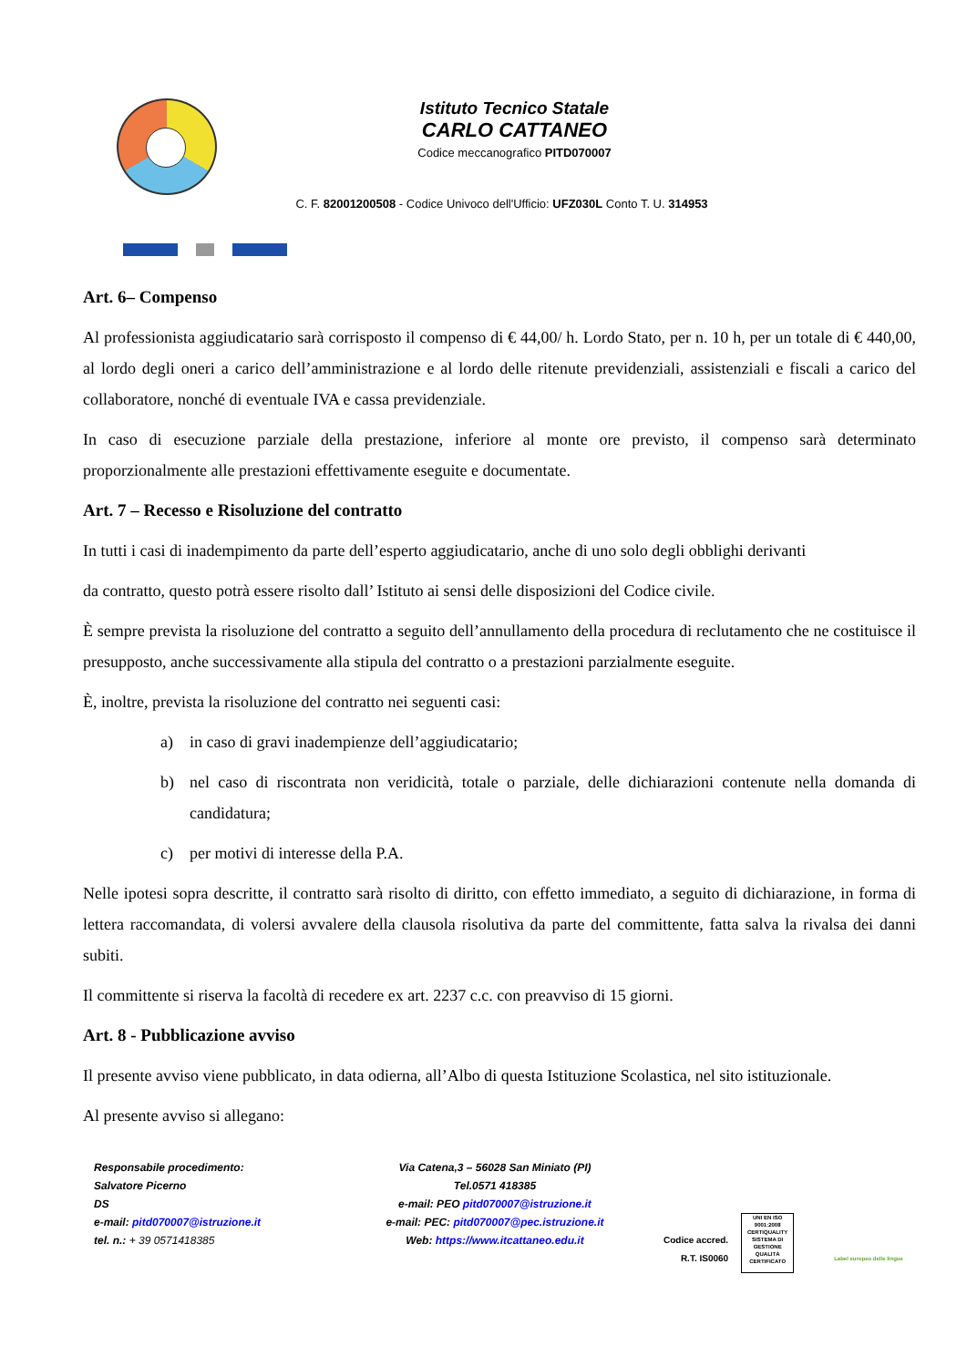Istituto Tecnico Statale
CARLO CATTANEO
Codice meccanografico PITD070007
C. F. 82001200508 - Codice Univoco dell'Ufficio: UFZ030L Conto T. U. 314953
Art. 6– Compenso
Al professionista aggiudicatario sarà corrisposto il compenso di € 44,00/ h. Lordo Stato, per n. 10 h, per un totale di € 440,00, al lordo degli oneri a carico dell’amministrazione e al lordo delle ritenute previdenziali, assistenziali e fiscali a carico del collaboratore, nonché di eventuale IVA e cassa previdenziale.
In caso di esecuzione parziale della prestazione, inferiore al monte ore previsto, il compenso sarà determinato proporzionalmente alle prestazioni effettivamente eseguite e documentate.
Art. 7 – Recesso e Risoluzione del contratto
In tutti i casi di inadempimento da parte dell’esperto aggiudicatario, anche di uno solo degli obblighi derivanti
da contratto, questo potrà essere risolto dall’ Istituto ai sensi delle disposizioni del Codice civile.
È sempre prevista la risoluzione del contratto a seguito dell’annullamento della procedura di reclutamento che ne costituisce il presupposto, anche successivamente alla stipula del contratto o a prestazioni parzialmente eseguite.
È, inoltre, prevista la risoluzione del contratto nei seguenti casi:
a) in caso di gravi inadempienze dell’aggiudicatario;
b) nel caso di riscontrata non veridicità, totale o parziale, delle dichiarazioni contenute nella domanda di candidatura;
c) per motivi di interesse della P.A.
Nelle ipotesi sopra descritte, il contratto sarà risolto di diritto, con effetto immediato, a seguito di dichiarazione, in forma di lettera raccomandata, di volersi avvalere della clausola risolutiva da parte del committente, fatta salva la rivalsa dei danni subiti.
Il committente si riserva la facoltà di recedere ex art. 2237 c.c. con preavviso di 15 giorni.
Art. 8 - Pubblicazione avviso
Il presente avviso viene pubblicato, in data odierna, all’Albo di questa Istituzione Scolastica, nel sito istituzionale.
Al presente avviso si allegano:
Responsabile procedimento:
Salvatore Picerno
DS
e-mail: pitd070007@istruzione.it
tel. n.: + 39 0571418385
Via Catena,3 – 56028 San Miniato (PI)
Tel.0571 418385
e-mail: PEO pitd070007@istruzione.it
e-mail: PEC: pitd070007@pec.istruzione.it
Web: https://www.itcattaneo.edu.it
Codice accred.
R.T. IS0060
UNI EN ISO 9001:2008
CERTIQUALITY
SISTEMA DI GESTIONE QUALITÀ CERTIFICATO
Label europeo delle lingue